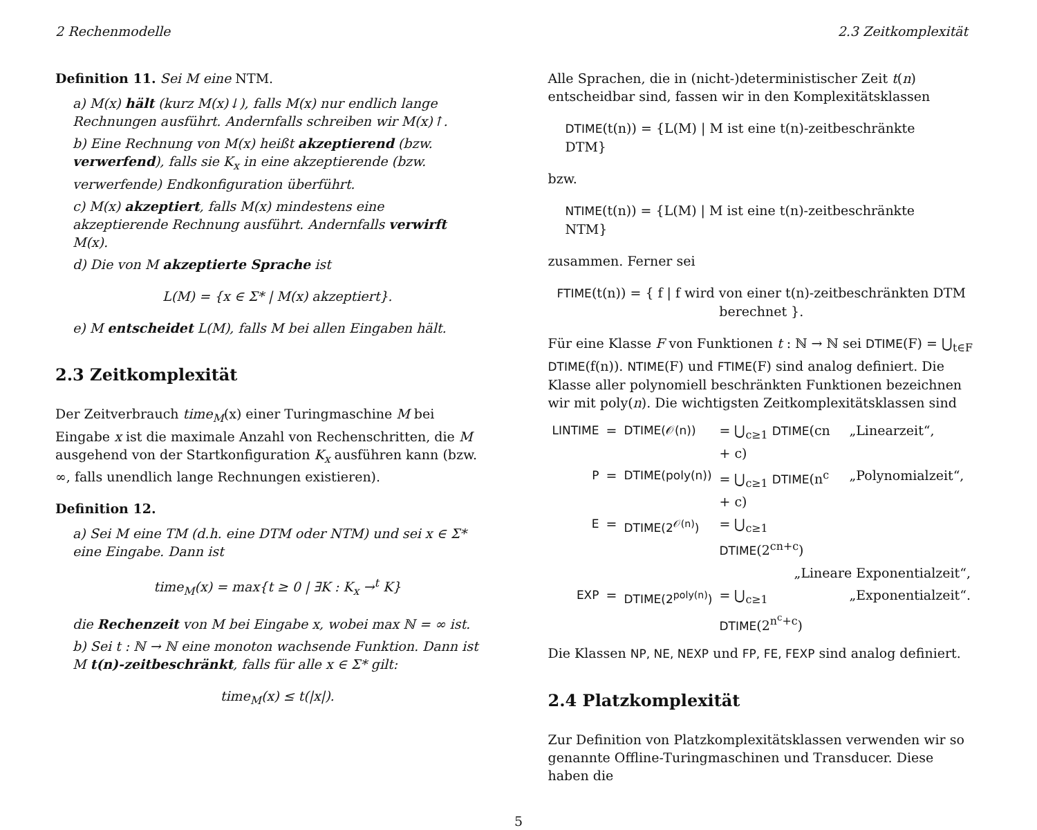2 Rechenmodelle 2.3 Zeitkomplexität
Definition 11. Sei M eine NTM.
a) M(x) hält (kurz M(x)↓), falls M(x) nur endlich lange Rechnungen ausführt. Andernfalls schreiben wir M(x)↑.
b) Eine Rechnung von M(x) heißt akzeptierend (bzw. verwerfend), falls sie K<sub>x</sub> in eine akzeptierende (bzw. verwerfende) Endkonfiguration überführt.
c) M(x) akzeptiert, falls M(x) mindestens eine akzeptierende Rechnung ausführt. Andernfalls verwirft M(x).
d) Die von M akzeptierte Sprache ist
L(M) = {x ∈ Σ* | M(x) akzeptiert}.
e) M entscheidet L(M), falls M bei allen Eingaben hält.
2.3 Zeitkomplexität
Der Zeitverbrauch time<sub>M</sub>(x) einer Turingmaschine M bei Eingabe x ist die maximale Anzahl von Rechenschritten, die M ausgehend von der Startkonfiguration K<sub>x</sub> ausführen kann (bzw. ∞, falls unendlich lange Rechnungen existieren).
Definition 12.
a) Sei M eine TM (d.h. eine DTM oder NTM) und sei x ∈ Σ* eine Eingabe. Dann ist
time<sub>M</sub>(x) = max{t ≥ 0 | ∃K : K<sub>x</sub> →<sup>t</sup> K}
die Rechenzeit von M bei Eingabe x, wobei max ℕ = ∞ ist.
b) Sei t : ℕ → ℕ eine monoton wachsende Funktion. Dann ist M t(n)-zeitbeschränkt, falls für alle x ∈ Σ* gilt:
time<sub>M</sub>(x) ≤ t(|x|).
Alle Sprachen, die in (nicht-)deterministischer Zeit t(n) entscheidbar sind, fassen wir in den Komplexitätsklassen
DTIME(t(n)) = {L(M) | M ist eine t(n)-zeitbeschränkte DTM}
bzw.
NTIME(t(n)) = {L(M) | M ist eine t(n)-zeitbeschränkte NTM}
zusammen. Ferner sei
FTIME(t(n)) = { f | f wird von einer t(n)-zeitbeschränkten DTM berechnet }.
Für eine Klasse F von Funktionen t : ℕ → ℕ sei DTIME(F) = ⋃<sub>t∈F</sub> DTIME(f(n)). NTIME(F) und FTIME(F) sind analog definiert. Die Klasse aller polynomiell beschränkten Funktionen bezeichnen wir mit poly(n). Die wichtigsten Zeitkomplexitätsklassen sind
| LINTIME | = | DTIME(𝒪(n)) | = ⋃<sub>c≥1</sub> DTIME (cn + c) | „Linearzeit“, |
| P | = | DTIME(poly(n)) | = ⋃<sub>c≥1</sub> DTIME (n<sup>c</sup> + c) | „Polynomialzeit“, |
| E | = | DTIME(2<sup>𝒪(n)</sup>) | = ⋃<sub>c≥1</sub> DTIME (2<sup>cn+c</sup>) | |
| | | | „Lineare Exponentialzeit“, | |
| EXP | = | DTIME(2<sup>poly(n)</sup>) | = ⋃<sub>c≥1</sub> DTIME (2<sup>n<sup>c</sup>+c</sup>) | „Exponentialzeit“. |
Die Klassen NP, NE, NEXP und FP, FE, FEXP sind analog definiert.
2.4 Platzkomplexität
Zur Definition von Platzkomplexitätsklassen verwenden wir so genannte Offline-Turingmaschinen und Transducer. Diese haben die
5